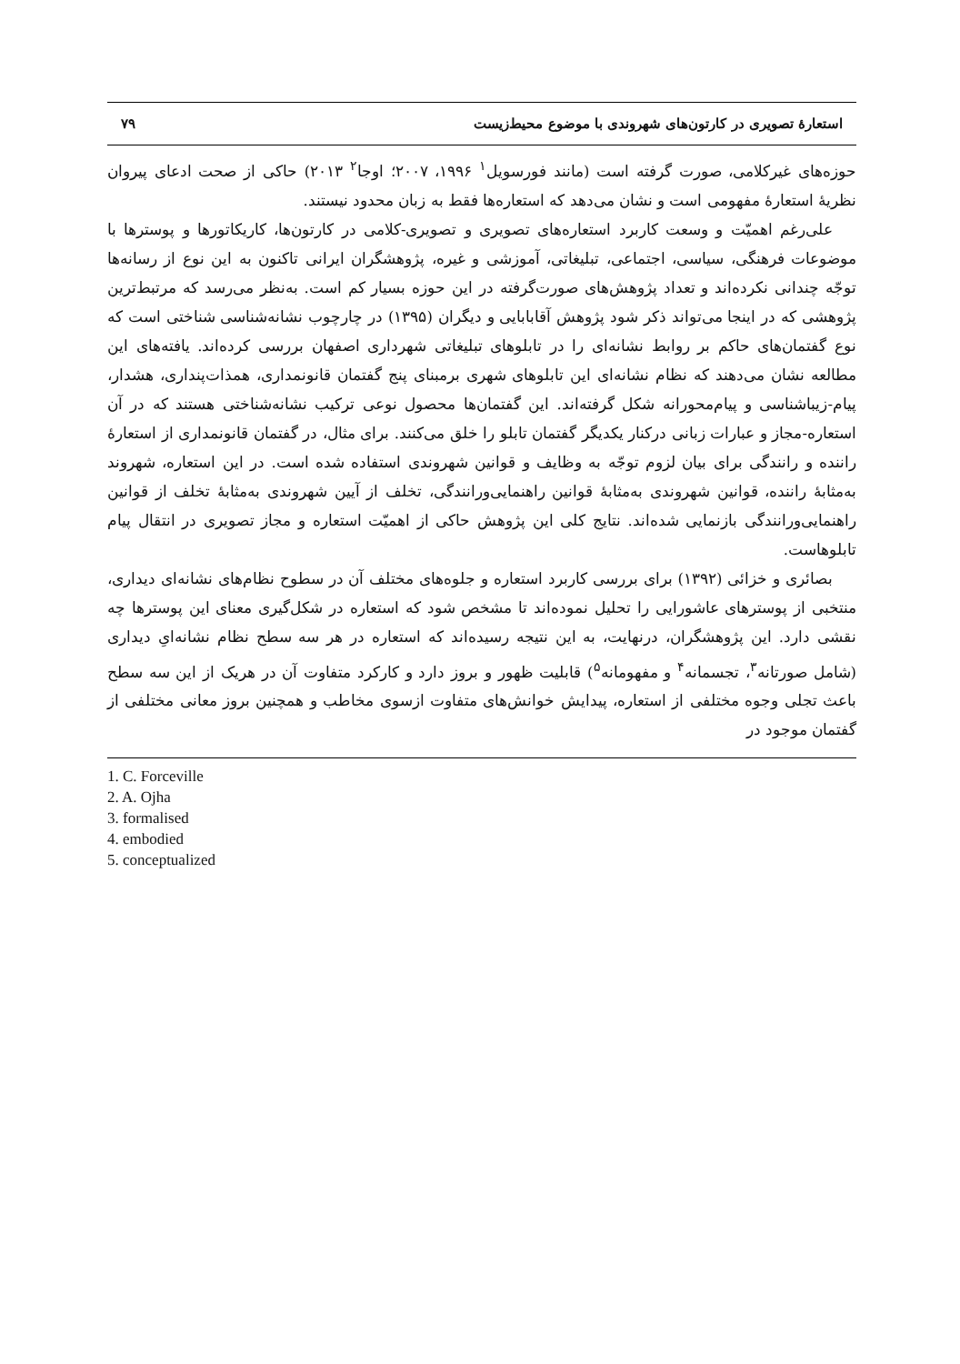استعارهٔ تصویری در کارتون‌های شهروندی با موضوع محیط‌زیست ۷۹
حوزه‌های غیرکلامی، صورت گرفته است (مانند فورسویل<sup>۱</sup> ۱۹۹۶، ۲۰۰۷؛ اوجا<sup>۲</sup> ۲۰۱۳) حاکی از صحت ادعای پیروان نظریهٔ استعارهٔ مفهومی است و نشان می‌دهد که استعاره‌ها فقط به زبان محدود نیستند.
علی‌رغم اهمیّت و وسعت کاربرد استعاره‌های تصویری و تصویری-کلامی در کارتون‌ها، کاریکاتورها و پوسترها با موضوعات فرهنگی، سیاسی، اجتماعی، تبلیغاتی، آموزشی و غیره، پژوهشگران ایرانی تاکنون به این نوع از رسانه‌ها توجّه چندانی نکرده‌اند و تعداد پژوهش‌های صورت‌گرفته در این حوزه بسیار کم است. به‌نظر می‌رسد که مرتبط‌ترین پژوهشی که در اینجا می‌تواند ذکر شود پژوهش آقابابایی و دیگران (۱۳۹۵) در چارچوب نشانه‌شناسی شناختی است که نوع گفتمان‌های حاکم بر روابط نشانه‌ای را در تابلوهای تبلیغاتی شهرداری اصفهان بررسی کرده‌اند. یافته‌های این مطالعه نشان می‌دهند که نظام نشانه‌ای این تابلوهای شهری برمبنای پنج گفتمان قانونمداری، همذات‌پنداری، هشدار، پیام-زیباشناسی و پیام‌محورانه شکل گرفته‌اند. این گفتمان‌ها محصول نوعی ترکیب نشانه‌شناختی هستند که در آن استعاره-مجاز و عبارات زبانی درکنار یکدیگر گفتمان تابلو را خلق می‌کنند. برای مثال، در گفتمان قانونمداری از استعارهٔ راننده و رانندگی برای بیان لزوم توجّه به وظایف و قوانین شهروندی استفاده شده است. در این استعاره، شهروند به‌مثابهٔ راننده، قوانین شهروندی به‌مثابهٔ قوانین راهنمایی‌ورانندگی، تخلف از آیین شهروندی به‌مثابهٔ تخلف از قوانین راهنمایی‌ورانندگی بازنمایی شده‌اند. نتایج کلی این پژوهش حاکی از اهمیّت استعاره و مجاز تصویری در انتقال پیام تابلوهاست.
بصائری و خزائی (۱۳۹۲) برای بررسی کاربرد استعاره و جلوه‌های مختلف آن در سطوح نظام‌های نشانه‌ای دیداری، منتخبی از پوسترهای عاشورایی را تحلیل نموده‌اند تا مشخص شود که استعاره در شکل‌گیری معنای این پوسترها چه نقشی دارد. این پژوهشگران، درنهایت، به این نتیجه رسیده‌اند که استعاره در هر سه سطح نظام نشانه‌ایِ دیداری (شامل صورتانه<sup>۳</sup>، تجسمانه<sup>۴</sup> و مفهومانه<sup>۵</sup>) قابلیت ظهور و بروز دارد و کارکرد متفاوت آن در هریک از این سه سطح باعث تجلی وجوه مختلفی از استعاره، پیدایش خوانش‌های متفاوت ازسوی مخاطب و همچنین بروز معانی مختلفی از گفتمان موجود در
1. C. Forceville
2. A. Ojha
3. formalised
4. embodied
5. conceptualized